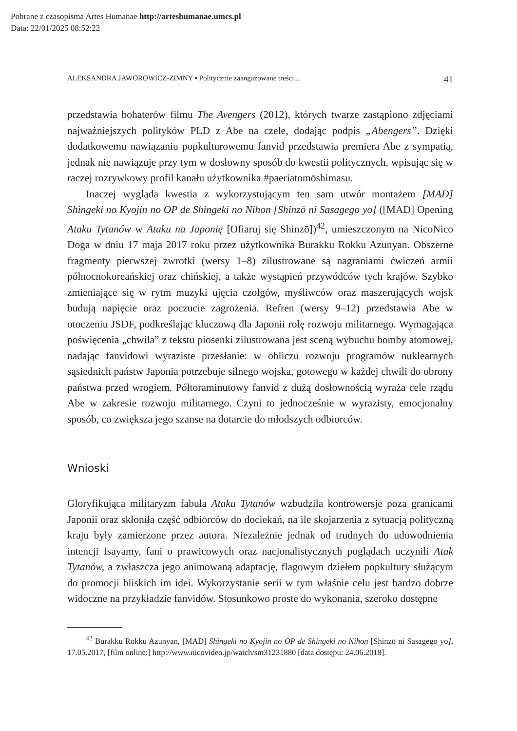Pobrane z czasopisma Artes Humanae http://arteshumanae.umcs.pl
Data: 22/01/2025 08:52:22
ALEKSANDRA JAWOROWICZ-ZIMNY ▪ Politycznie zaangażowane treści... 41
przedstawia bohaterów filmu The Avengers (2012), których twarze zastąpiono zdjęciami najważniejszych polityków PLD z Abe na czele, dodając podpis „Abengers”. Dzięki dodatkowemu nawiązaniu popkulturowemu fanvid przedstawia premiera Abe z sympatią, jednak nie nawiązuje przy tym w dosłowny sposób do kwestii politycznych, wpisując się w raczej rozrywkowy profil kanału użytkownika #paeriatomōshimasu.
Inaczej wygląda kwestia z wykorzystującym ten sam utwór montażem [MAD] Shingeki no Kyojin no OP de Shingeki no Nihon [Shinzō ni Sasagego yo] ([MAD] Opening Ataku Tytanów w Ataku na Japonię [Ofiaruj się Shinzō])<sup>42</sup>, umieszczonym na NicoNico Dōga w dniu 17 maja 2017 roku przez użytkownika Burakku Rokku Azunyan. Obszerne fragmenty pierwszej zwrotki (wersy 1–8) zilustrowane są nagraniami ćwiczeń armii północnokoreańskiej oraz chińskiej, a także wystąpień przywódców tych krajów. Szybko zmieniające się w rytm muzyki ujęcia czołgów, myśliwców oraz maszerujących wojsk budują napięcie oraz poczucie zagrożenia. Refren (wersy 9–12) przedstawia Abe w otoczeniu JSDF, podkreślając kluczową dla Japonii rolę rozwoju militarnego. Wymagająca poświęcenia „chwila” z tekstu piosenki zilustrowana jest sceną wybuchu bomby atomowej, nadając fanvidowi wyraziste przesłanie: w obliczu rozwoju programów nuklearnych sąsiednich państw Japonia potrzebuje silnego wojska, gotowego w każdej chwili do obrony państwa przed wrogiem. Półtoraminutowy fanvid z dużą dosłownością wyraża cele rządu Abe w zakresie rozwoju militarnego. Czyni to jednocześnie w wyrazisty, emocjonalny sposób, co zwiększa jego szanse na dotarcie do młodszych odbiorców.
Wnioski
Gloryfikująca militaryzm fabuła Ataku Tytanów wzbudziła kontrowersje poza granicami Japonii oraz skłoniła część odbiorców do dociekań, na ile skojarzenia z sytuacją polityczną kraju były zamierzone przez autora. Niezależnie jednak od trudnych do udowodnienia intencji Isayamy, fani o prawicowych oraz nacjonalistycznych poglądach uczynili Atak Tytanów, a zwłaszcza jego animowaną adaptację, flagowym dziełem popkultury służącym do promocji bliskich im idei. Wykorzystanie serii w tym właśnie celu jest bardzo dobrze widoczne na przykładzie fanvidów. Stosunkowo proste do wykonania, szeroko dostępne
<sup>42</sup> Burakku Rokku Azunyan, [MAD] Shingeki no Kyojin no OP de Shingeki no Nihon [Shinzō ni Sasagego yo], 17.05.2017, [film online:] http://www.nicovideo.jp/watch/sm31231880 [data dostępu: 24.06.2018].